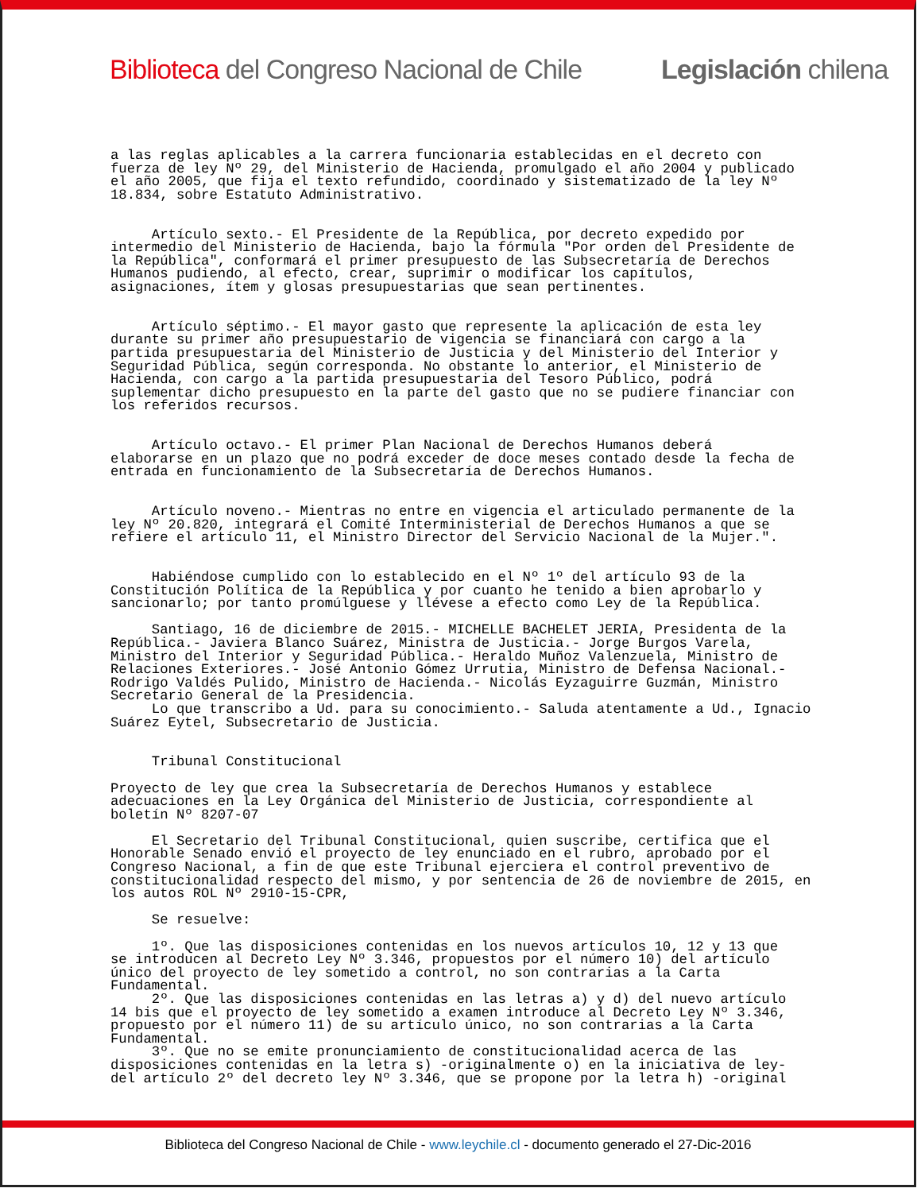Biblioteca del Congreso Nacional de Chile Legislación chilena
a las reglas aplicables a la carrera funcionaria establecidas en el decreto con fuerza de ley Nº 29, del Ministerio de Hacienda, promulgado el año 2004 y publicado el año 2005, que fija el texto refundido, coordinado y sistematizado de la ley Nº 18.834, sobre Estatuto Administrativo. Artículo sexto.- El Presidente de la República, por decreto expedido por intermedio del Ministerio de Hacienda, bajo la fórmula "Por orden del Presidente de la República", conformará el primer presupuesto de las Subsecretaría de Derechos Humanos pudiendo, al efecto, crear, suprimir o modificar los capítulos, asignaciones, ítem y glosas presupuestarias que sean pertinentes. Artículo séptimo.- El mayor gasto que represente la aplicación de esta ley durante su primer año presupuestario de vigencia se financiará con cargo a la partida presupuestaria del Ministerio de Justicia y del Ministerio del Interior y Seguridad Pública, según corresponda. No obstante lo anterior, el Ministerio de Hacienda, con cargo a la partida presupuestaria del Tesoro Público, podrá suplementar dicho presupuesto en la parte del gasto que no se pudiere financiar con los referidos recursos. Artículo octavo.- El primer Plan Nacional de Derechos Humanos deberá elaborarse en un plazo que no podrá exceder de doce meses contado desde la fecha de entrada en funcionamiento de la Subsecretaría de Derechos Humanos. Artículo noveno.- Mientras no entre en vigencia el articulado permanente de la ley Nº 20.820, integrará el Comité Interministerial de Derechos Humanos a que se refiere el artículo 11, el Ministro Director del Servicio Nacional de la Mujer.". Habiéndose cumplido con lo establecido en el Nº 1º del artículo 93 de la Constitución Política de la República y por cuanto he tenido a bien aprobarlo y sancionarlo; por tanto promúlguese y llévese a efecto como Ley de la República. Santiago, 16 de diciembre de 2015.- MICHELLE BACHELET JERIA, Presidenta de la República.- Javiera Blanco Suárez, Ministra de Justicia.- Jorge Burgos Varela, Ministro del Interior y Seguridad Pública.- Heraldo Muñoz Valenzuela, Ministro de Relaciones Exteriores.- José Antonio Gómez Urrutia, Ministro de Defensa Nacional.- Rodrigo Valdés Pulido, Ministro de Hacienda.- Nicolás Eyzaguirre Guzmán, Ministro Secretario General de la Presidencia. Lo que transcribo a Ud. para su conocimiento.- Saluda atentamente a Ud., Ignacio Suárez Eytel, Subsecretario de Justicia. Tribunal Constitucional Proyecto de ley que crea la Subsecretaría de Derechos Humanos y establece adecuaciones en la Ley Orgánica del Ministerio de Justicia, correspondiente al boletín Nº 8207-07 El Secretario del Tribunal Constitucional, quien suscribe, certifica que el Honorable Senado envió el proyecto de ley enunciado en el rubro, aprobado por el Congreso Nacional, a fin de que este Tribunal ejerciera el control preventivo de constitucionalidad respecto del mismo, y por sentencia de 26 de noviembre de 2015, en los autos ROL Nº 2910-15-CPR, Se resuelve: 1º. Que las disposiciones contenidas en los nuevos artículos 10, 12 y 13 que se introducen al Decreto Ley Nº 3.346, propuestos por el número 10) del artículo único del proyecto de ley sometido a control, no son contrarias a la Carta Fundamental. 2º. Que las disposiciones contenidas en las letras a) y d) del nuevo artículo 14 bis que el proyecto de ley sometido a examen introduce al Decreto Ley Nº 3.346, propuesto por el número 11) de su artículo único, no son contrarias a la Carta Fundamental. 3º. Que no se emite pronunciamiento de constitucionalidad acerca de las disposiciones contenidas en la letra s) -originalmente o) en la iniciativa de ley- del artículo 2º del decreto ley Nº 3.346, que se propone por la letra h) -original
Biblioteca del Congreso Nacional de Chile - www.leychile.cl - documento generado el 27-Dic-2016